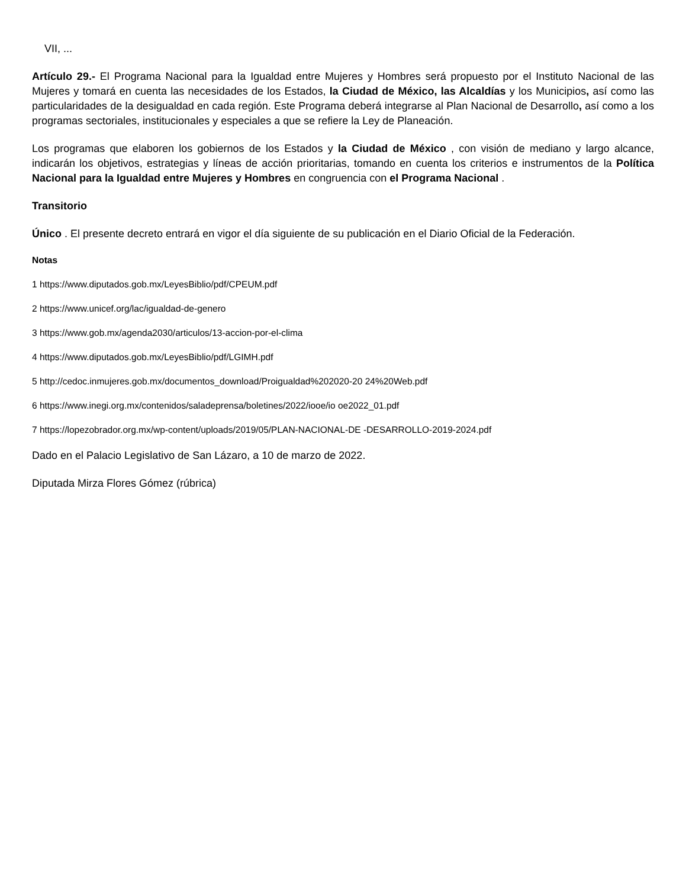VII, ...
Artículo 29.- El Programa Nacional para la Igualdad entre Mujeres y Hombres será propuesto por el Instituto Nacional de las Mujeres y tomará en cuenta las necesidades de los Estados, la Ciudad de México, las Alcaldías y los Municipios, así como las particularidades de la desigualdad en cada región. Este Programa deberá integrarse al Plan Nacional de Desarrollo, así como a los programas sectoriales, institucionales y especiales a que se refiere la Ley de Planeación.
Los programas que elaboren los gobiernos de los Estados y la Ciudad de México , con visión de mediano y largo alcance, indicarán los objetivos, estrategias y líneas de acción prioritarias, tomando en cuenta los criterios e instrumentos de la Política Nacional para la Igualdad entre Mujeres y Hombres en congruencia con el Programa Nacional .
Transitorio
Único . El presente decreto entrará en vigor el día siguiente de su publicación en el Diario Oficial de la Federación.
Notas
1 https://www.diputados.gob.mx/LeyesBiblio/pdf/CPEUM.pdf
2 https://www.unicef.org/lac/igualdad-de-genero
3 https://www.gob.mx/agenda2030/articulos/13-accion-por-el-clima
4 https://www.diputados.gob.mx/LeyesBiblio/pdf/LGIMH.pdf
5 http://cedoc.inmujeres.gob.mx/documentos_download/Proigualdad%202020-20 24%20Web.pdf
6 https://www.inegi.org.mx/contenidos/saladeprensa/boletines/2022/iooe/io oe2022_01.pdf
7 https://lopezobrador.org.mx/wp-content/uploads/2019/05/PLAN-NACIONAL-DE -DESARROLLO-2019-2024.pdf
Dado en el Palacio Legislativo de San Lázaro, a 10 de marzo de 2022.
Diputada Mirza Flores Gómez (rúbrica)